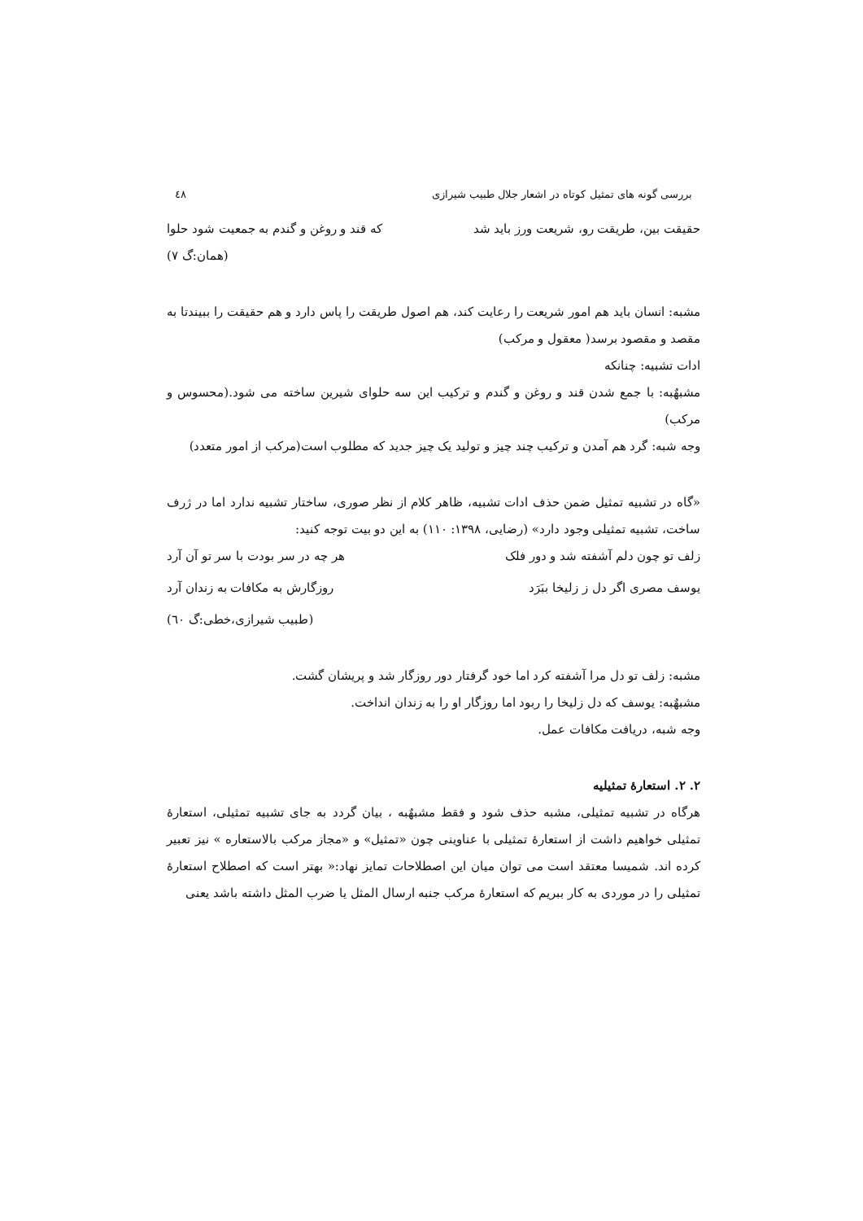بررسی گونه های تمثیل کوتاه در اشعار جلال طبیب شیرازی ٤٨
حقیقت بین، طریقت رو، شریعت ورز باید شد که قند و روغن و گندم به جمعیت شود حلوا
(همان:گ ۷)
مشبه: انسان باید هم امور شریعت را رعایت کند، هم اصول طریقت را پاس دارد و هم حقیقت را ببیندتا به مقصد و مقصود برسد( معقول و مرکب)
ادات تشبیه: چنانکه
مشبهٌبه: با جمع شدن قند و روغن و گندم و ترکیب این سه حلوای شیرین ساخته می شود.(محسوس و مرکب)
وجه شبه: گرد هم آمدن و ترکیب چند چیز و تولید یک چیز جدید که مطلوب است(مرکب از امور متعدد)
«گاه در تشبیه تمثیل ضمن حذف ادات تشبیه، ظاهر کلام از نظر صوری، ساختار تشبیه ندارد اما در ژرف ساخت، تشبیه تمثیلی وجود دارد» (رضایی، ۱۳۹۸: ۱۱۰) به این دو بیت توجه کنید:
زلف تو چون دلم آشفته شد و دور فلک هر چه در سر بودت با سر تو آن آرد
یوسف مصری اگر دل ز زلیخا ببَرَد روزگارش به مکافات به زندان آرد
(طبیب شیرازی،خطی:گ ٦٠)
مشبه: زلف تو دل مرا آشفته کرد اما خود گرفتار دور روزگار شد و پریشان گشت.
مشبهٌبه: یوسف که دل زلیخا را ربود اما روزگار او را به زندان انداخت.
وجه شبه، دریافت مکافات عمل.
۲. ۲. استعارهٔ تمثیلیه
هرگاه در تشبیه تمثیلی، مشبه حذف شود و فقط مشبهٌبه ، بیان گردد به جای تشبیه تمثیلی، استعارهٔ تمثیلی خواهیم داشت از استعارهٔ تمثیلی با عناوینی چون «تمثیل» و «مجاز مرکب بالاستعاره » نیز تعبیر کرده اند. شمیسا معتقد است می توان میان این اصطلاحات تمایز نهاد:« بهتر است که اصطلاح استعارهٔ تمثیلی را در موردی به کار ببریم که استعارهٔ مرکب جنبه ارسال المثل یا ضرب المثل داشته باشد یعنی